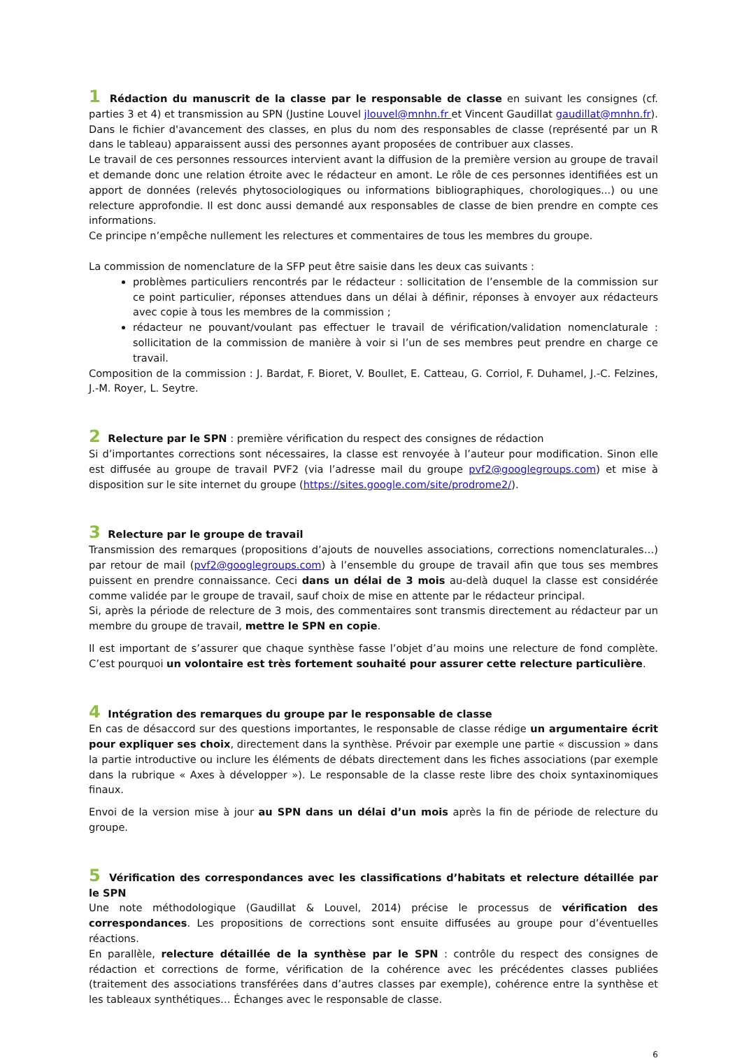1 Rédaction du manuscrit de la classe par le responsable de classe en suivant les consignes (cf. parties 3 et 4) et transmission au SPN (Justine Louvel jlouvel@mnhn.fr et Vincent Gaudillat gaudillat@mnhn.fr).
Dans le fichier d'avancement des classes, en plus du nom des responsables de classe (représenté par un R dans le tableau) apparaissent aussi des personnes ayant proposées de contribuer aux classes.
Le travail de ces personnes ressources intervient avant la diffusion de la première version au groupe de travail et demande donc une relation étroite avec le rédacteur en amont. Le rôle de ces personnes identifiées est un apport de données (relevés phytosociologiques ou informations bibliographiques, chorologiques...) ou une relecture approfondie. Il est donc aussi demandé aux responsables de classe de bien prendre en compte ces informations.
Ce principe n’empêche nullement les relectures et commentaires de tous les membres du groupe.
La commission de nomenclature de la SFP peut être saisie dans les deux cas suivants :
problèmes particuliers rencontrés par le rédacteur : sollicitation de l’ensemble de la commission sur ce point particulier, réponses attendues dans un délai à définir, réponses à envoyer aux rédacteurs avec copie à tous les membres de la commission ;
rédacteur ne pouvant/voulant pas effectuer le travail de vérification/validation nomenclaturale : sollicitation de la commission de manière à voir si l’un de ses membres peut prendre en charge ce travail.
Composition de la commission : J. Bardat, F. Bioret, V. Boullet, E. Catteau, G. Corriol, F. Duhamel, J.-C. Felzines, J.-M. Royer, L. Seytre.
2 Relecture par le SPN : première vérification du respect des consignes de rédaction
Si d’importantes corrections sont nécessaires, la classe est renvoyée à l’auteur pour modification. Sinon elle est diffusée au groupe de travail PVF2 (via l’adresse mail du groupe pvf2@googlegroups.com) et mise à disposition sur le site internet du groupe (https://sites.google.com/site/prodrome2/).
3 Relecture par le groupe de travail
Transmission des remarques (propositions d’ajouts de nouvelles associations, corrections nomenclaturales…) par retour de mail (pvf2@googlegroups.com) à l’ensemble du groupe de travail afin que tous ses membres puissent en prendre connaissance. Ceci dans un délai de 3 mois au-delà duquel la classe est considérée comme validée par le groupe de travail, sauf choix de mise en attente par le rédacteur principal.
Si, après la période de relecture de 3 mois, des commentaires sont transmis directement au rédacteur par un membre du groupe de travail, mettre le SPN en copie.
Il est important de s’assurer que chaque synthèse fasse l’objet d’au moins une relecture de fond complète. C’est pourquoi un volontaire est très fortement souhaité pour assurer cette relecture particulière.
4 Intégration des remarques du groupe par le responsable de classe
En cas de désaccord sur des questions importantes, le responsable de classe rédige un argumentaire écrit pour expliquer ses choix, directement dans la synthèse. Prévoir par exemple une partie « discussion » dans la partie introductive ou inclure les éléments de débats directement dans les fiches associations (par exemple dans la rubrique « Axes à développer »). Le responsable de la classe reste libre des choix syntaxinomiques finaux.
Envoi de la version mise à jour au SPN dans un délai d’un mois après la fin de période de relecture du groupe.
5 Vérification des correspondances avec les classifications d’habitats et relecture détaillée par le SPN
Une note méthodologique (Gaudillat & Louvel, 2014) précise le processus de vérification des correspondances. Les propositions de corrections sont ensuite diffusées au groupe pour d’éventuelles réactions.
En parallèle, relecture détaillée de la synthèse par le SPN : contrôle du respect des consignes de rédaction et corrections de forme, vérification de la cohérence avec les précédentes classes publiées (traitement des associations transférées dans d’autres classes par exemple), cohérence entre la synthèse et les tableaux synthétiques… Échanges avec le responsable de classe.
6